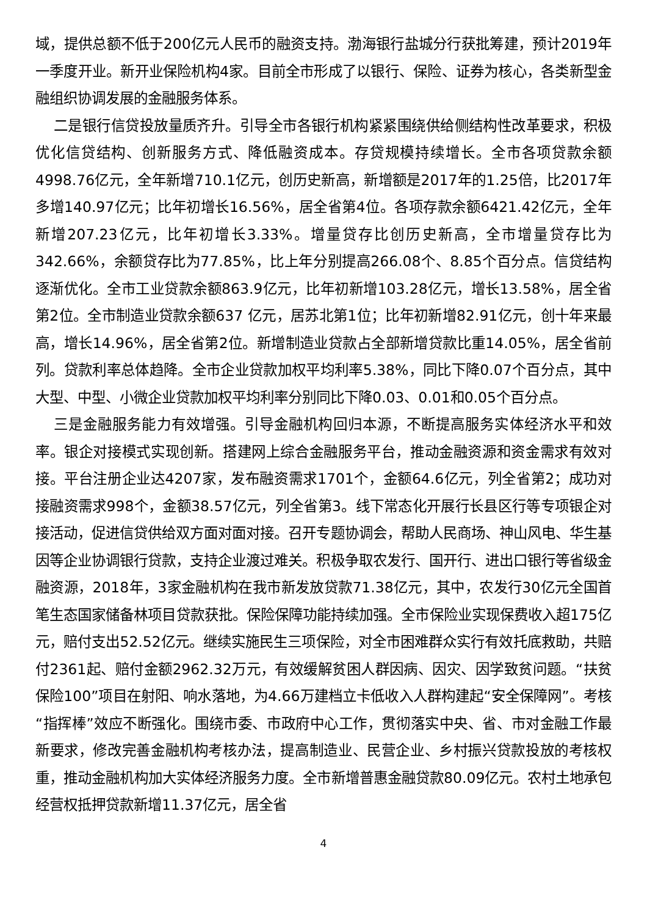域，提供总额不低于200亿元人民币的融资支持。渤海银行盐城分行获批筹建，预计2019年一季度开业。新开业保险机构4家。目前全市形成了以银行、保险、证券为核心，各类新型金融组织协调发展的金融服务体系。
二是银行信贷投放量质齐升。引导全市各银行机构紧紧围绕供给侧结构性改革要求，积极优化信贷结构、创新服务方式、降低融资成本。存贷规模持续增长。全市各项贷款余额4998.76亿元，全年新增710.1亿元，创历史新高，新增额是2017年的1.25倍，比2017年多增140.97亿元；比年初增长16.56%，居全省第4位。各项存款余额6421.42亿元，全年新增207.23亿元，比年初增长3.33%。增量贷存比创历史新高，全市增量贷存比为342.66%，余额贷存比为77.85%，比上年分别提高266.08个、8.85个百分点。信贷结构逐渐优化。全市工业贷款余额863.9亿元，比年初新增103.28亿元，增长13.58%，居全省第2位。全市制造业贷款余额637 亿元，居苏北第1位；比年初新增82.91亿元，创十年来最高，增长14.96%，居全省第2位。新增制造业贷款占全部新增贷款比重14.05%，居全省前列。贷款利率总体趋降。全市企业贷款加权平均利率5.38%，同比下降0.07个百分点，其中大型、中型、小微企业贷款加权平均利率分别同比下降0.03、0.01和0.05个百分点。
三是金融服务能力有效增强。引导金融机构回归本源，不断提高服务实体经济水平和效率。银企对接模式实现创新。搭建网上综合金融服务平台，推动金融资源和资金需求有效对接。平台注册企业达4207家，发布融资需求1701个，金额64.6亿元，列全省第2；成功对接融资需求998个，金额38.57亿元，列全省第3。线下常态化开展行长县区行等专项银企对接活动，促进信贷供给双方面对面对接。召开专题协调会，帮助人民商场、神山风电、华生基因等企业协调银行贷款，支持企业渡过难关。积极争取农发行、国开行、进出口银行等省级金融资源，2018年，3家金融机构在我市新发放贷款71.38亿元，其中，农发行30亿元全国首笔生态国家储备林项目贷款获批。保险保障功能持续加强。全市保险业实现保费收入超175亿元，赔付支出52.52亿元。继续实施民生三项保险，对全市困难群众实行有效托底救助，共赔付2361起、赔付金额2962.32万元，有效缓解贫困人群因病、因灾、因学致贫问题。“扶贫保险100”项目在射阳、响水落地，为4.66万建档立卡低收入人群构建起“安全保障网”。考核“指挥棒”效应不断强化。围绕市委、市政府中心工作，贯彻落实中央、省、市对金融工作最新要求，修改完善金融机构考核办法，提高制造业、民营企业、乡村振兴贷款投放的考核权重，推动金融机构加大实体经济服务力度。全市新增普惠金融贷款80.09亿元。农村土地承包经营权抵押贷款新增11.37亿元，居全省
4